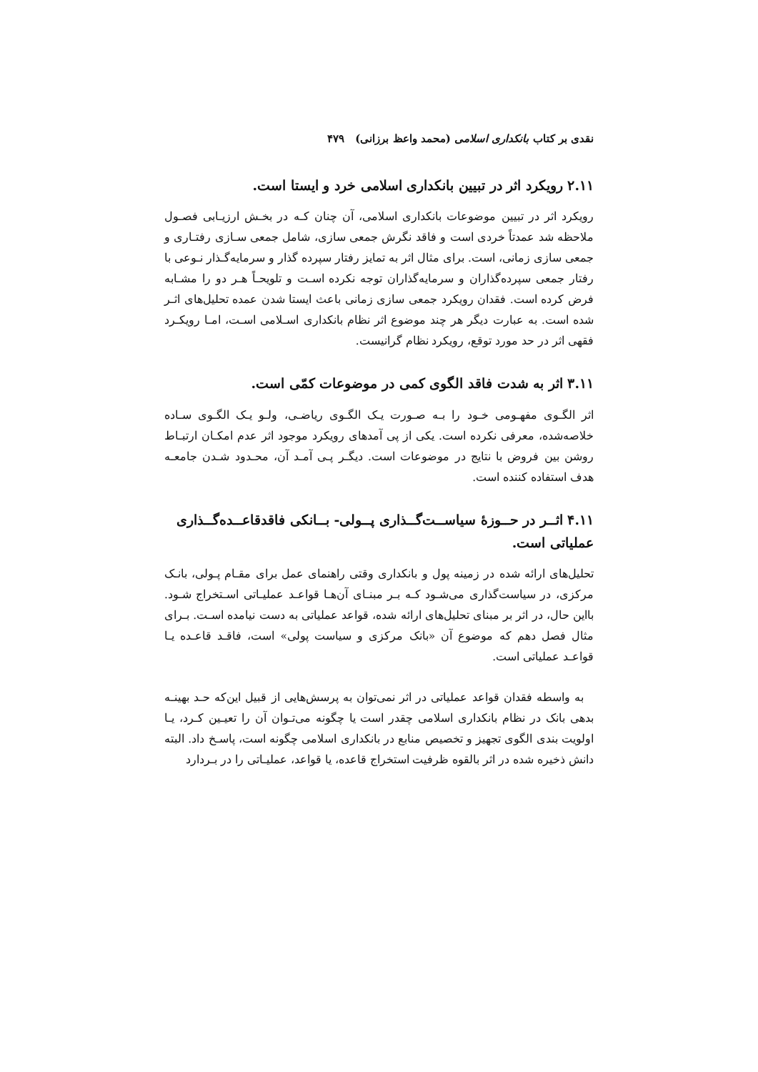نقدی بر کتاب بانکداری اسلامی (محمد واعظ برزانی) ۴۷۹
۲.۱۱ رویکرد اثر در تبیین بانکداری اسلامی خرد و ایستا است.
رویکرد اثر در تبیین موضوعات بانکداری اسلامی، آن چنان کـه در بخـش ارزیـابی فصـول ملاحظه شد عمدتاً خردی است و فاقد نگرش جمعی سازی، شامل جمعی سـازی رفتـاری و جمعی سازی زمانی، است. برای مثال اثر به تمایز رفتار سپرده گذار و سرمایه‌گـذار نـوعی با رفتار جمعی سپرده‌گذاران و سرمایه‌گذاران توجه نکرده اسـت و تلویحـاً هـر دو را مشـابه فرض کرده است. فقدان رویکرد جمعی سازی زمانی باعث ایستا شدن عمده تحلیل‌های اثـر شده است. به عبارت دیگر هر چند موضوع اثر نظام بانکداری اسـلامی اسـت، امـا رویکـرد فقهی اثر در حد مورد توقع، رویکرد نظام گرانیست.
۳.۱۱ اثر به شدت فاقد الگوی کمی در موضوعات کمّی است.
اثر الگـوی مفهـومی خـود را بـه صـورت یـک الگـوی ریاضـی، ولـو یـک الگـوی سـاده خلاصه‌شده، معرفی نکرده است. یکی از پی آمدهای رویکرد موجود اثر عدم امکـان ارتبـاط روشن بین فروض با نتایج در موضوعات است. دیگـر پـی آمـد آن، محـدود شـدن جامعـه هدف استفاده کننده است.
۴.۱۱ اثــر در حــوزهٔ سیاســت‌گــذاری پــولی- بــانکی فاقدقاعــده‌گــذاری عملیاتی است.
تحلیل‌های ارائه شده در زمینه پول و بانکداری وقتی راهنمای عمل برای مقـام پـولی، بانـک مرکزی، در سیاست‌گذاری می‌شـود کـه بـر مبنـای آن‌هـا قواعـد عملیـاتی اسـتخراج شـود. بااین حال، در اثر بر مبنای تحلیل‌های ارائه شده، قواعد عملیاتی به دست نیامده اسـت. بـرای مثال فصل دهم که موضوع آن «بانک مرکزی و سیاست پولی» است، فاقـد قاعـده یـا قواعـد عملیاتی است.
به واسطه فقدان قواعد عملیاتی در اثر نمی‌توان به پرسش‌هایی از قبیل این‌که حـد بهینـه بدهی بانک در نظام بانکداری اسلامی چقدر است یا چگونه می‌تـوان آن را تعیـین کـرد، یـا اولویت بندی الگوی تجهیز و تخصیص منابع در بانکداری اسلامی چگونه است، پاسـخ داد. البته دانش ذخیره شده در اثر بالقوه ظرفیت استخراج قاعده، یا قواعد، عملیـاتی را در بـردارد